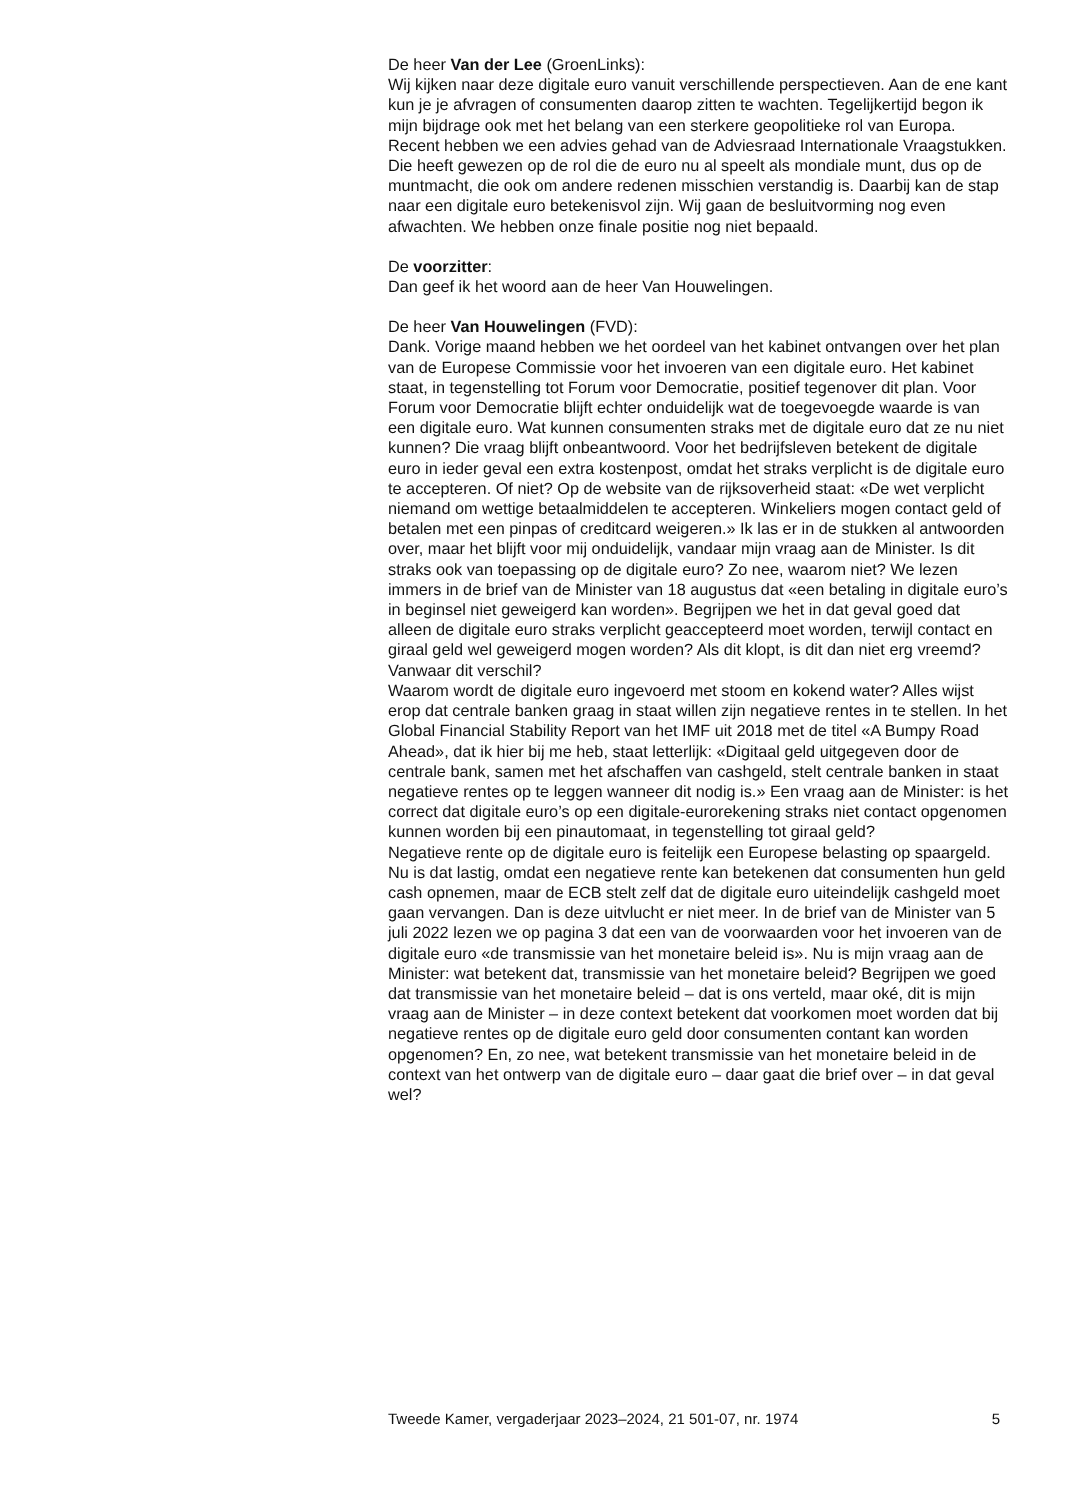De heer Van der Lee (GroenLinks):
Wij kijken naar deze digitale euro vanuit verschillende perspectieven. Aan de ene kant kun je je afvragen of consumenten daarop zitten te wachten. Tegelijkertijd begon ik mijn bijdrage ook met het belang van een sterkere geopolitieke rol van Europa. Recent hebben we een advies gehad van de Adviesraad Internationale Vraagstukken. Die heeft gewezen op de rol die de euro nu al speelt als mondiale munt, dus op de muntmacht, die ook om andere redenen misschien verstandig is. Daarbij kan de stap naar een digitale euro betekenisvol zijn. Wij gaan de besluitvorming nog even afwachten. We hebben onze finale positie nog niet bepaald.
De voorzitter:
Dan geef ik het woord aan de heer Van Houwelingen.
De heer Van Houwelingen (FVD):
Dank. Vorige maand hebben we het oordeel van het kabinet ontvangen over het plan van de Europese Commissie voor het invoeren van een digitale euro. Het kabinet staat, in tegenstelling tot Forum voor Democratie, positief tegenover dit plan. Voor Forum voor Democratie blijft echter onduidelijk wat de toegevoegde waarde is van een digitale euro. Wat kunnen consumenten straks met de digitale euro dat ze nu niet kunnen? Die vraag blijft onbeantwoord. Voor het bedrijfsleven betekent de digitale euro in ieder geval een extra kostenpost, omdat het straks verplicht is de digitale euro te accepteren. Of niet? Op de website van de rijksoverheid staat: «De wet verplicht niemand om wettige betaalmiddelen te accepteren. Winkeliers mogen contact geld of betalen met een pinpas of creditcard weigeren.» Ik las er in de stukken al antwoorden over, maar het blijft voor mij onduidelijk, vandaar mijn vraag aan de Minister. Is dit straks ook van toepassing op de digitale euro? Zo nee, waarom niet? We lezen immers in de brief van de Minister van 18 augustus dat «een betaling in digitale euro’s in beginsel niet geweigerd kan worden». Begrijpen we het in dat geval goed dat alleen de digitale euro straks verplicht geaccepteerd moet worden, terwijl contact en giraal geld wel geweigerd mogen worden? Als dit klopt, is dit dan niet erg vreemd? Vanwaar dit verschil?
Waarom wordt de digitale euro ingevoerd met stoom en kokend water? Alles wijst erop dat centrale banken graag in staat willen zijn negatieve rentes in te stellen. In het Global Financial Stability Report van het IMF uit 2018 met de titel «A Bumpy Road Ahead», dat ik hier bij me heb, staat letterlijk: «Digitaal geld uitgegeven door de centrale bank, samen met het afschaffen van cashgeld, stelt centrale banken in staat negatieve rentes op te leggen wanneer dit nodig is.» Een vraag aan de Minister: is het correct dat digitale euro’s op een digitale-eurorekening straks niet contact opgenomen kunnen worden bij een pinautomaat, in tegenstelling tot giraal geld?
Negatieve rente op de digitale euro is feitelijk een Europese belasting op spaargeld. Nu is dat lastig, omdat een negatieve rente kan betekenen dat consumenten hun geld cash opnemen, maar de ECB stelt zelf dat de digitale euro uiteindelijk cashgeld moet gaan vervangen. Dan is deze uitvlucht er niet meer. In de brief van de Minister van 5 juli 2022 lezen we op pagina 3 dat een van de voorwaarden voor het invoeren van de digitale euro «de transmissie van het monetaire beleid is». Nu is mijn vraag aan de Minister: wat betekent dat, transmissie van het monetaire beleid? Begrijpen we goed dat transmissie van het monetaire beleid – dat is ons verteld, maar oké, dit is mijn vraag aan de Minister – in deze context betekent dat voorkomen moet worden dat bij negatieve rentes op de digitale euro geld door consumenten contant kan worden opgenomen? En, zo nee, wat betekent transmissie van het monetaire beleid in de context van het ontwerp van de digitale euro – daar gaat die brief over – in dat geval wel?
Tweede Kamer, vergaderjaar 2023–2024, 21 501-07, nr. 1974 5